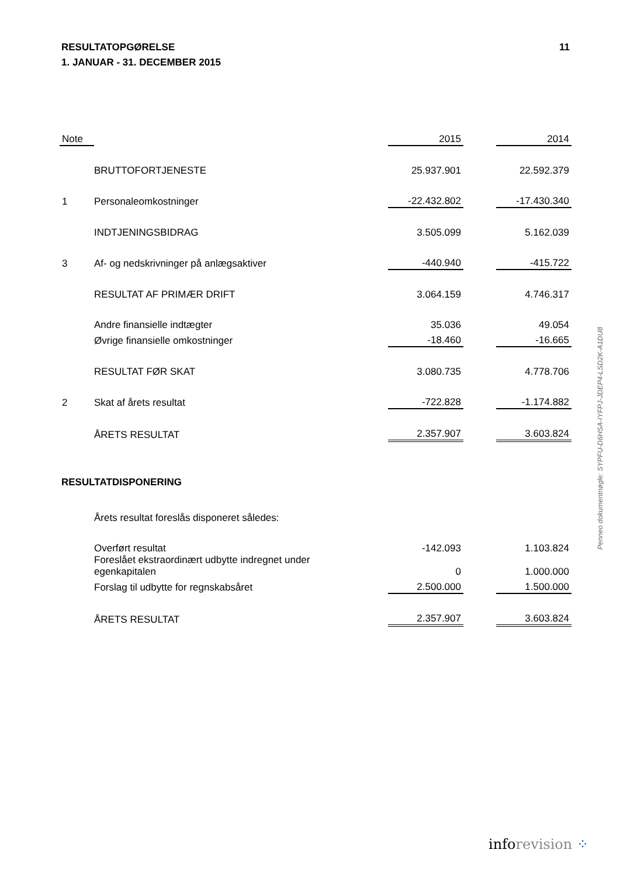11 RESULTATOPGØRELSE
1. JANUAR - 31. DECEMBER 2015
| Note | | 2015 | | 2014 |
| --- | --- | --- | --- | --- |
| | BRUTTOFORTJENESTE | 25.937.901 | | 22.592.379 |
| 1 | Personaleomkostninger | -22.432.802 | | -17.430.340 |
| | INDTJENINGSBIDRAG | 3.505.099 | | 5.162.039 |
| 3 | Af- og nedskrivninger på anlægsaktiver | -440.940 | | -415.722 |
| | RESULTAT AF PRIMÆR DRIFT | 3.064.159 | | 4.746.317 |
| | Andre finansielle indtægter | 35.036 | | 49.054 |
| | Øvrige finansielle omkostninger | -18.460 | | -16.665 |
| | RESULTAT FØR SKAT | 3.080.735 | | 4.778.706 |
| 2 | Skat af årets resultat | -722.828 | | -1.174.882 |
| | ÅRETS RESULTAT | 2.357.907 | | 3.603.824 |
RESULTATDISPONERING
| | Årets resultat foreslås disponeret således: | | | |
| | Overført resultat | -142.093 | | 1.103.824 |
| | Foreslået ekstraordinært udbytte indregnet under egenkapitalen | 0 | | 1.000.000 |
| | Forslag til udbytte for regnskabsåret | 2.500.000 | | 1.500.000 |
| | ÅRETS RESULTAT | 2.357.907 | | 3.603.824 |
Penneo dokumentnøgle: SYPFU-D6HSA-IYFPJ-JDEP4-LSD2K-A1DU8
inforevision ⁘